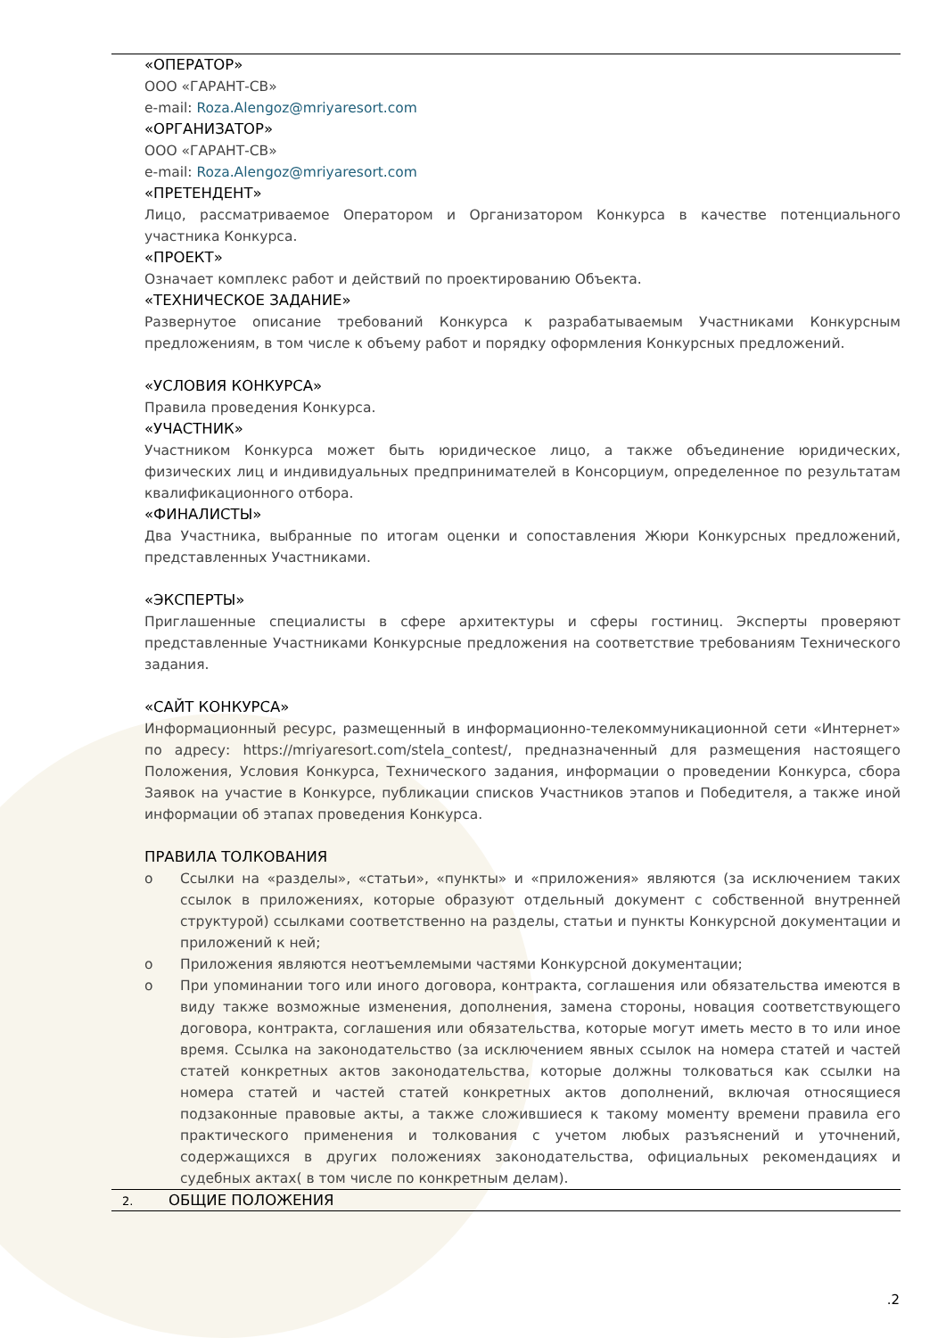«ОПЕРАТОР»
ООО «ГАРАНТ-СВ»
e-mail: Roza.Alengoz@mriyaresort.com
«ОРГАНИЗАТОР»
ООО «ГАРАНТ-СВ»
e-mail: Roza.Alengoz@mriyaresort.com
«ПРЕТЕНДЕНТ»
Лицо, рассматриваемое Оператором и Организатором Конкурса в качестве потенциального участника Конкурса.
«ПРОЕКТ»
Означает комплекс работ и действий по проектированию Объекта.
«ТЕХНИЧЕСКОЕ ЗАДАНИЕ»
Развернутое описание требований Конкурса к разрабатываемым Участниками Конкурсным предложениям, в том числе к объему работ и порядку оформления Конкурсных предложений.
«УСЛОВИЯ КОНКУРСА»
Правила проведения Конкурса.
«УЧАСТНИК»
Участником Конкурса может быть юридическое лицо, а также объединение юридических, физических лиц и индивидуальных предпринимателей в Консорциум, определенное по результатам квалификационного отбора.
«ФИНАЛИСТЫ»
Два Участника, выбранные по итогам оценки и сопоставления Жюри Конкурсных предложений, представленных Участниками.
«ЭКСПЕРТЫ»
Приглашенные специалисты в сфере архитектуры и сферы гостиниц. Эксперты проверяют представленные Участниками Конкурсные предложения на соответствие требованиям Технического задания.
«САЙТ КОНКУРСА»
Информационный ресурс, размещенный в информационно-телекоммуникационной сети «Интернет» по адресу: https://mriyaresort.com/stela_contest/, предназначенный для размещения настоящего Положения, Условия Конкурса, Технического задания, информации о проведении Конкурса, сбора Заявок на участие в Конкурсе, публикации списков Участников этапов и Победителя, а также иной информации об этапах проведения Конкурса.
ПРАВИЛА ТОЛКОВАНИЯ
o Ссылки на «разделы», «статьи», «пункты» и «приложения» являются (за исключением таких ссылок в приложениях, которые образуют отдельный документ с собственной внутренней структурой) ссылками соответственно на разделы, статьи и пункты Конкурсной документации и приложений к ней;
o Приложения являются неотъемлемыми частями Конкурсной документации;
o При упоминании того или иного договора, контракта, соглашения или обязательства имеются в виду также возможные изменения, дополнения, замена стороны, новация соответствующего договора, контракта, соглашения или обязательства, которые могут иметь место в то или иное время. Ссылка на законодательство (за исключением явных ссылок на номера статей и частей статей конкретных актов законодательства, которые должны толковаться как ссылки на номера статей и частей статей конкретных актов дополнений, включая относящиеся подзаконные правовые акты, а также сложившиеся к такому моменту времени правила его практического применения и толкования с учетом любых разъяснений и уточнений, содержащихся в других положениях законодательства, официальных рекомендациях и судебных актах( в том числе по конкретным делам).
2. ОБЩИЕ ПОЛОЖЕНИЯ
.2